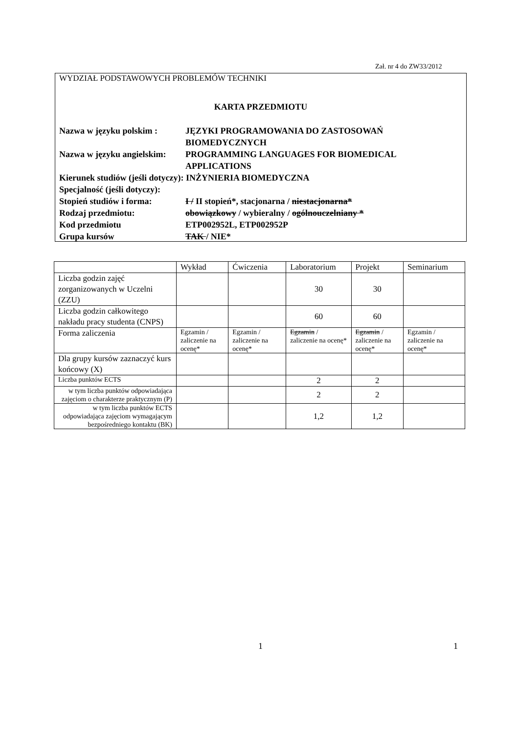Zał. nr 4 do ZW33/2012
WYDZIAŁ PODSTAWOWYCH PROBLEMÓW TECHNIKI
KARTA PRZEDMIOTU
Nazwa w języku polskim : JĘZYKI PROGRAMOWANIA DO ZASTOSOWAŃ BIOMEDYCZNYCH
Nazwa w języku angielskim: PROGRAMMING LANGUAGES FOR BIOMEDICAL APPLICATIONS
Kierunek studiów (jeśli dotyczy): INŻYNIERIA BIOMEDYCZNA
Specjalność (jeśli dotyczy):
Stopień studiów i forma: I / II stopień*, stacjonarna / niestacjonarna*
Rodzaj przedmiotu: obowiązkowy / wybieralny / ogólnouczelniany *
Kod przedmiotu ETP002952L, ETP002952P
Grupa kursów TAK / NIE*
| | Wykład | Ćwiczenia | Laboratorium | Projekt | Seminarium |
| Liczba godzin zajęć zorganizowanych w Uczelni (ZZU) | | | 30 | 30 | |
| Liczba godzin całkowitego nakładu pracy studenta (CNPS) | | | 60 | 60 | |
| Forma zaliczenia | Egzamin / zaliczenie na ocenę* | Egzamin / zaliczenie na ocenę* | Egzamin / zaliczenie na ocenę* | Egzamin / zaliczenie na ocenę* | Egzamin / zaliczenie na ocenę* |
| Dla grupy kursów zaznaczyć kurs końcowy (X) | | | | | |
| Liczba punktów ECTS | | | 2 | 2 | |
| w tym liczba punktów odpowiadająca zajęciom o charakterze praktycznym (P) | | | 2 | 2 | |
| w tym liczba punktów ECTS odpowiadająca zajęciom wymagającym bezpośredniego kontaktu (BK) | | | 1,2 | 1,2 | |
1 1